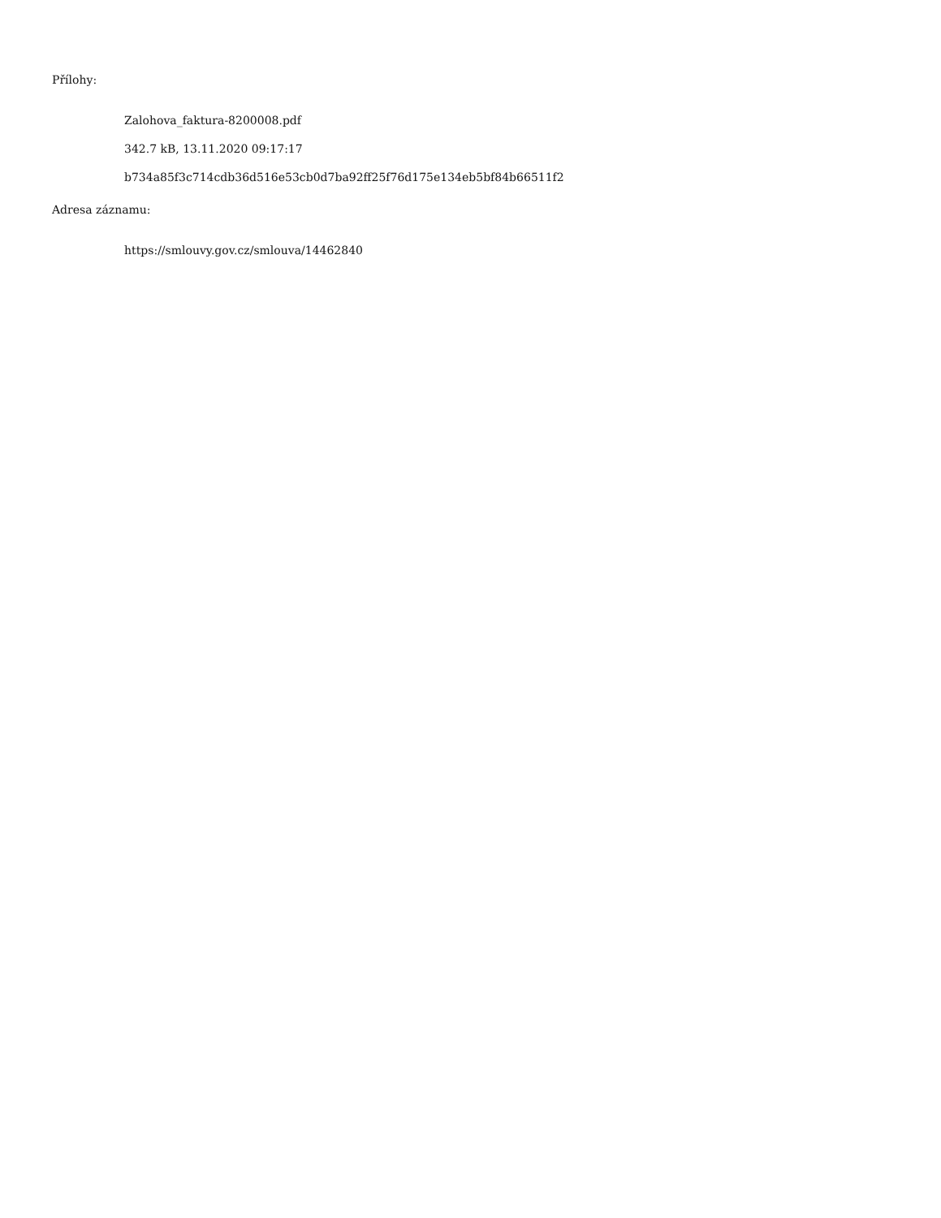Přílohy:
Zalohova_faktura-8200008.pdf
342.7 kB, 13.11.2020 09:17:17
b734a85f3c714cdb36d516e53cb0d7ba92ff25f76d175e134eb5bf84b66511f2
Adresa záznamu:
https://smlouvy.gov.cz/smlouva/14462840